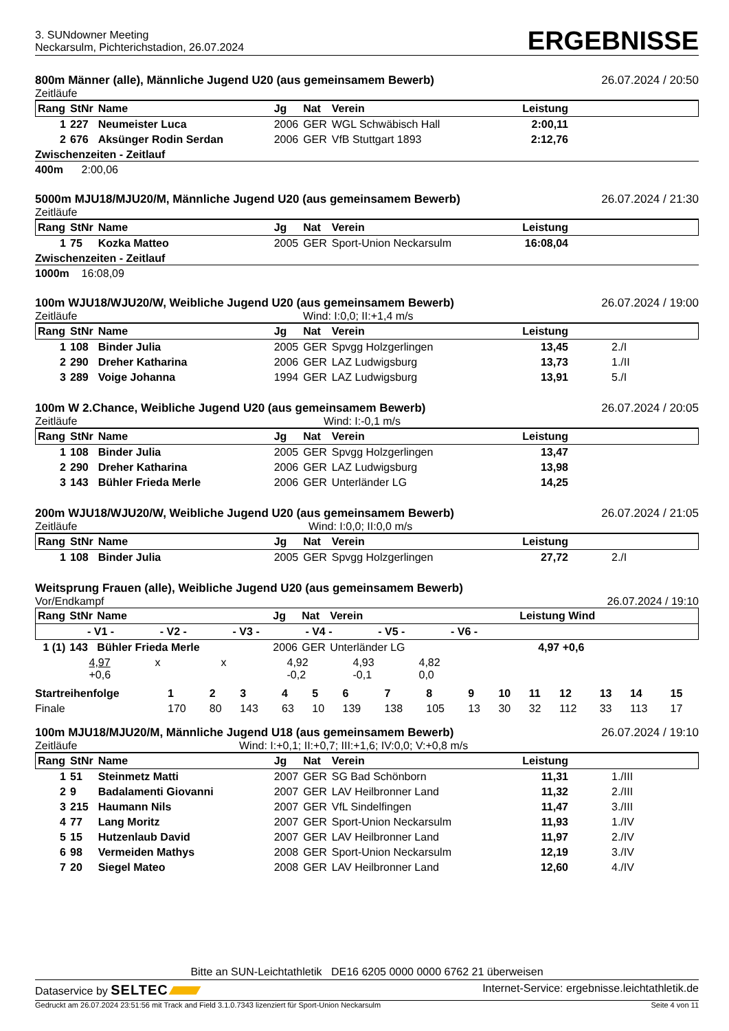3. SUNdowner Meeting
Neckarsulm, Pichterichstadion, 26.07.2024
ERGEBNISSE
800m Männer (alle), Männliche Jugend U20 (aus gemeinsamem Bewerb) 26.07.2024 / 20:50
Zeitläufe
| Rang | StNr | Name | Jg | Nat | Verein | Leistung | |
| --- | --- | --- | --- | --- | --- | --- | --- |
| 1 | 227 | Neumeister Luca | 2006 | GER | WGL Schwäbisch Hall | 2:00,11 | |
| 2 | 676 | Aksünger Rodin Serdan | 2006 | GER | VfB Stuttgart 1893 | 2:12,76 | |
Zwischenzeiten - Zeitlauf
400m 2:00,06
5000m MJU18/MJU20/M, Männliche Jugend U20 (aus gemeinsamem Bewerb) 26.07.2024 / 21:30
Zeitläufe
| Rang | StNr | Name | Jg | Nat | Verein | Leistung | |
| --- | --- | --- | --- | --- | --- | --- | --- |
| 1 | 75 | Kozka Matteo | 2005 | GER | Sport-Union Neckarsulm | 16:08,04 | |
Zwischenzeiten - Zeitlauf
1000m 16:08,09
100m WJU18/WJU20/W, Weibliche Jugend U20 (aus gemeinsamem Bewerb) 26.07.2024 / 19:00
Zeitläufe Wind: I:0,0; II:+1,4 m/s
| Rang | StNr | Name | Jg | Nat | Verein | Leistung | |
| --- | --- | --- | --- | --- | --- | --- | --- |
| 1 | 108 | Binder Julia | 2005 | GER | Spvgg Holzgerlingen | 13,45 | 2./I |
| 2 | 290 | Dreher Katharina | 2006 | GER | LAZ Ludwigsburg | 13,73 | 1./II |
| 3 | 289 | Voige Johanna | 1994 | GER | LAZ Ludwigsburg | 13,91 | 5./I |
100m W 2.Chance, Weibliche Jugend U20 (aus gemeinsamem Bewerb) 26.07.2024 / 20:05
Zeitläufe Wind: I:-0,1 m/s
| Rang | StNr | Name | Jg | Nat | Verein | Leistung | |
| --- | --- | --- | --- | --- | --- | --- | --- |
| 1 | 108 | Binder Julia | 2005 | GER | Spvgg Holzgerlingen | 13,47 | |
| 2 | 290 | Dreher Katharina | 2006 | GER | LAZ Ludwigsburg | 13,98 | |
| 3 | 143 | Bühler Frieda Merle | 2006 | GER | Unterländer LG | 14,25 | |
200m WJU18/WJU20/W, Weibliche Jugend U20 (aus gemeinsamem Bewerb) 26.07.2024 / 21:05
Zeitläufe Wind: I:0,0; II:0,0 m/s
| Rang | StNr | Name | Jg | Nat | Verein | Leistung | |
| --- | --- | --- | --- | --- | --- | --- | --- |
| 1 | 108 | Binder Julia | 2005 | GER | Spvgg Holzgerlingen | 27,72 | 2./I |
Weitsprung Frauen (alle), Weibliche Jugend U20 (aus gemeinsamem Bewerb)
Vor/Endkampf 26.07.2024 / 19:10
| Rang | StNr | Name | Jg | Nat | Verein | Leistung Wind | |
| --- | --- | --- | --- | --- | --- | --- | --- |
| - V1 - - V2 - - V3 - - V4 - - V5 - - V6 - | | | | | | | |
| 1 (1) | 143 | Bühler Frieda Merle | 2006 | GER | Unterländer LG | 4,97 +0,6 | |
| 4,97 +0,6 x x 4,92 -0,2 4,93 -0,1 4,82 0,0 | | | | | | | |
| Startreihenfolge | 1 | 2 | 3 | 4 | 5 | 6 | 7 | 8 | 9 | 10 | 11 | 12 | 13 | 14 | 15 |
| Finale | 170 | 80 | 143 | 63 | 10 | 139 | 138 | 105 | 13 | 30 | 32 | 112 | 33 | 113 | 17 |
100m MJU18/MJU20/M, Männliche Jugend U18 (aus gemeinsamem Bewerb) 26.07.2024 / 19:10
Zeitläufe Wind: I:+0,1; II:+0,7; III:+1,6; IV:0,0; V:+0,8 m/s
| Rang | StNr | Name | Jg | Nat | Verein | Leistung | |
| --- | --- | --- | --- | --- | --- | --- | --- |
| 1 | 51 | Steinmetz Matti | 2007 | GER | SG Bad Schönborn | 11,31 | 1./III |
| 2 | 9 | Badalamenti Giovanni | 2007 | GER | LAV Heilbronner Land | 11,32 | 2./III |
| 3 | 215 | Haumann Nils | 2007 | GER | VfL Sindelfingen | 11,47 | 3./III |
| 4 | 77 | Lang Moritz | 2007 | GER | Sport-Union Neckarsulm | 11,93 | 1./IV |
| 5 | 15 | Hutzenlaub David | 2007 | GER | LAV Heilbronner Land | 11,97 | 2./IV |
| 6 | 98 | Vermeiden Mathys | 2008 | GER | Sport-Union Neckarsulm | 12,19 | 3./IV |
| 7 | 20 | Siegel Mateo | 2008 | GER | LAV Heilbronner Land | 12,60 | 4./IV |
Bitte an SUN-Leichtathletik DE16 6205 0000 0000 6762 21 überweisen
Dataservice by SELTEC Internet-Service: ergebnisse.leichtathletik.de
Gedruckt am 26.07.2024 23:51:56 mit Track and Field 3.1.0.7343 lizenziert für Sport-Union Neckarsulm Seite 4 von 11